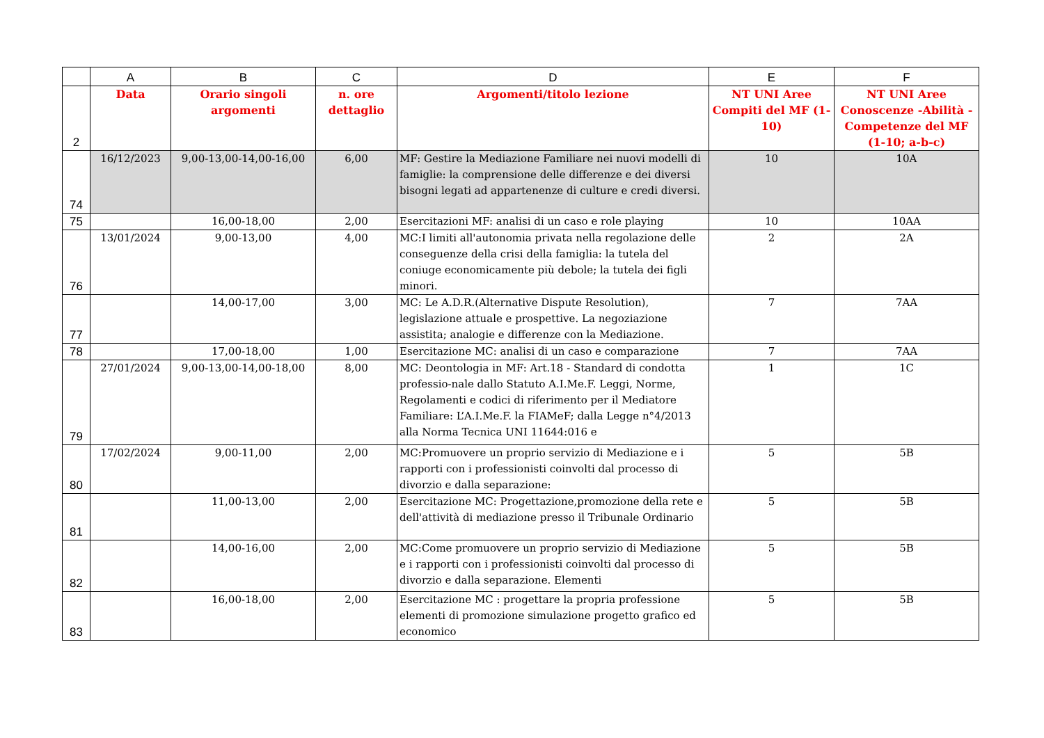| | A | B | C | D | E | F |
| --- | --- | --- | --- | --- | --- | --- |
| 2 | Data | Orario singoli argomenti | n. ore dettaglio | Argomenti/titolo lezione | NT UNI Aree Compiti del MF (1-10) | NT UNI Aree Conoscenze -Abilità -Competenze del MF (1-10; a-b-c) |
| 74 | 16/12/2023 | 9,00-13,00-14,00-16,00 | 6,00 | MF: Gestire la Mediazione Familiare nei nuovi modelli di famiglie: la comprensione delle differenze e dei diversi bisogni legati ad appartenenze di culture e credi diversi. | 10 | 10A |
| 75 | | 16,00-18,00 | 2,00 | Esercitazioni MF: analisi di un caso e role playing | 10 | 10AA |
| 76 | 13/01/2024 | 9,00-13,00 | 4,00 | MC:I limiti all'autonomia privata nella regolazione delle conseguenze della crisi della famiglia: la tutela del coniuge economicamente più debole; la tutela dei figli minori. | 2 | 2A |
| 77 | | 14,00-17,00 | 3,00 | MC: Le A.D.R.(Alternative Dispute Resolution), legislazione attuale e prospettive. La negoziazione assistita; analogie e differenze con la Mediazione. | 7 | 7AA |
| 78 | | 17,00-18,00 | 1,00 | Esercitazione MC: analisi di un caso e comparazione | 7 | 7AA |
| 79 | 27/01/2024 | 9,00-13,00-14,00-18,00 | 8,00 | MC: Deontologia in MF: Art.18 - Standard di condotta professio-nale dallo Statuto A.I.Me.F. Leggi, Norme, Regolamenti e codici di riferimento per il Mediatore Familiare: L’A.I.Me.F. la FIAMeF; dalla Legge n°4/2013 alla Norma Tecnica UNI 11644:016 e | 1 | 1C |
| 80 | 17/02/2024 | 9,00-11,00 | 2,00 | MC:Promuovere un proprio servizio di Mediazione e i rapporti con i professionisti coinvolti dal processo di divorzio e dalla separazione: | 5 | 5B |
| 81 | | 11,00-13,00 | 2,00 | Esercitazione MC: Progettazione,promozione della rete e dell'attività di mediazione presso il Tribunale Ordinario | 5 | 5B |
| 82 | | 14,00-16,00 | 2,00 | MC:Come promuovere un proprio servizio di Mediazione e i rapporti con i professionisti coinvolti dal processo di divorzio e dalla separazione. Elementi | 5 | 5B |
| 83 | | 16,00-18,00 | 2,00 | Esercitazione MC : progettare la propria professione elementi di promozione simulazione progetto grafico ed economico | 5 | 5B |